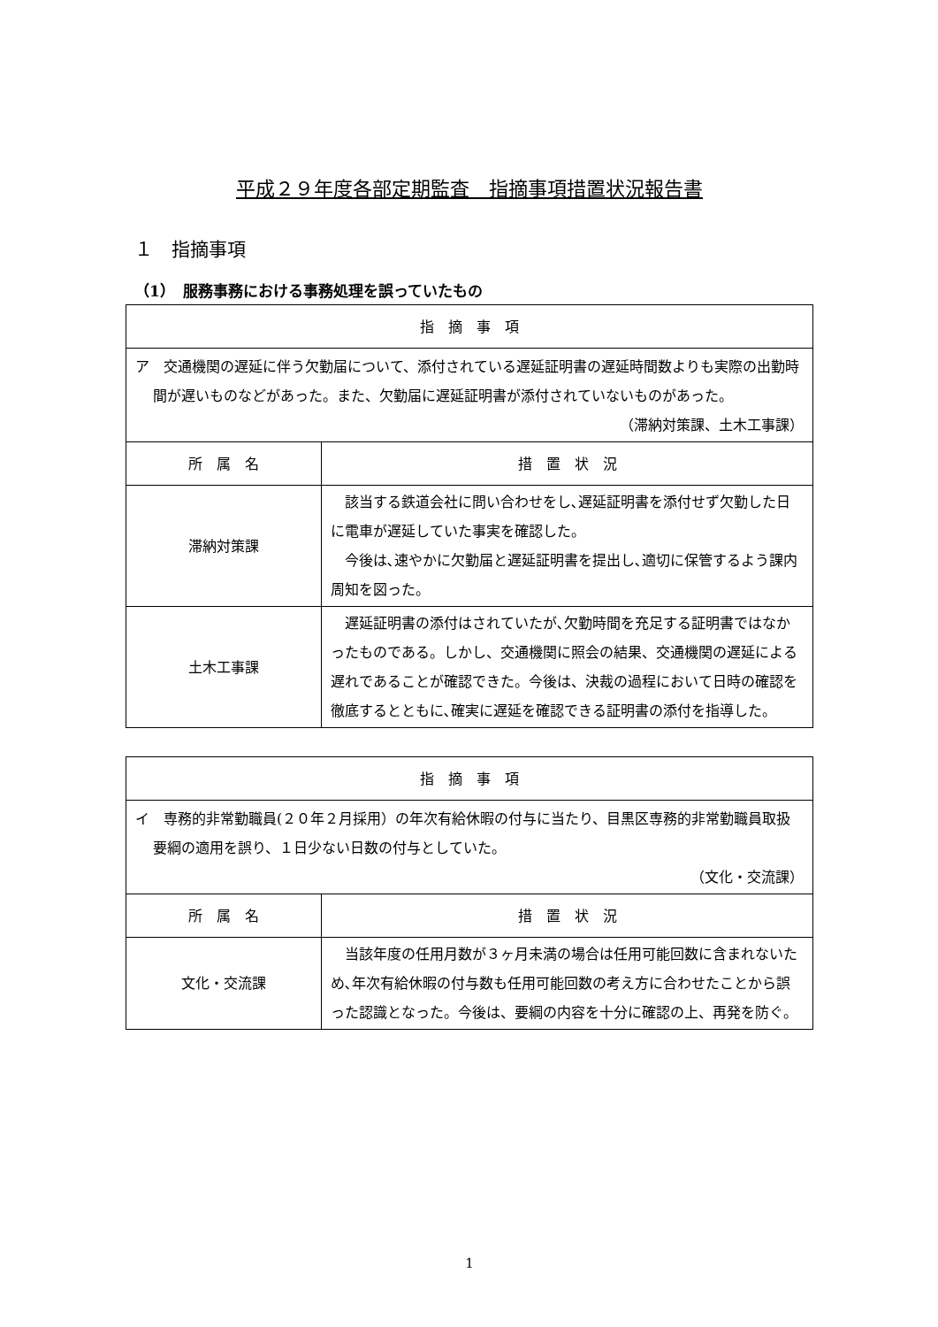平成２９年度各部定期監査　指摘事項措置状況報告書
１　指摘事項
（1）　服務事務における事務処理を誤っていたもの
| 指 摘 事 項 | |
| --- | --- |
| ア 交通機関の遅延に伴う欠勤届について、添付されている遅延証明書の遅延時間数よりも実際の出勤時間が遅いものなどがあった。また、欠勤届に遅延証明書が添付されていないものがあった。 （滞納対策課、土木工事課） | |
| 所 属 名 | 措 置 状 況 |
| 滞納対策課 | 該当する鉄道会社に問い合わせをし､遅延証明書を添付せず欠勤した日に電車が遅延していた事実を確認した。 今後は､速やかに欠勤届と遅延証明書を提出し､適切に保管するよう課内周知を図った。 |
| 土木工事課 | 遅延証明書の添付はされていたが､欠勤時間を充足する証明書ではなかったものである。しかし、交通機関に照会の結果、交通機関の遅延による遅れであることが確認できた。今後は、決裁の過程において日時の確認を徹底するとともに､確実に遅延を確認できる証明書の添付を指導した。 |
| 指 摘 事 項 | |
| --- | --- |
| イ 専務的非常勤職員(２０年２月採用）の年次有給休暇の付与に当たり、目黒区専務的非常勤職員取扱要綱の適用を誤り、１日少ない日数の付与としていた。 （文化・交流課） | |
| 所 属 名 | 措 置 状 況 |
| 文化・交流課 | 当該年度の任用月数が３ヶ月未満の場合は任用可能回数に含まれないため､年次有給休暇の付与数も任用可能回数の考え方に合わせたことから誤った認識となった。今後は、要綱の内容を十分に確認の上、再発を防ぐ。 |
1